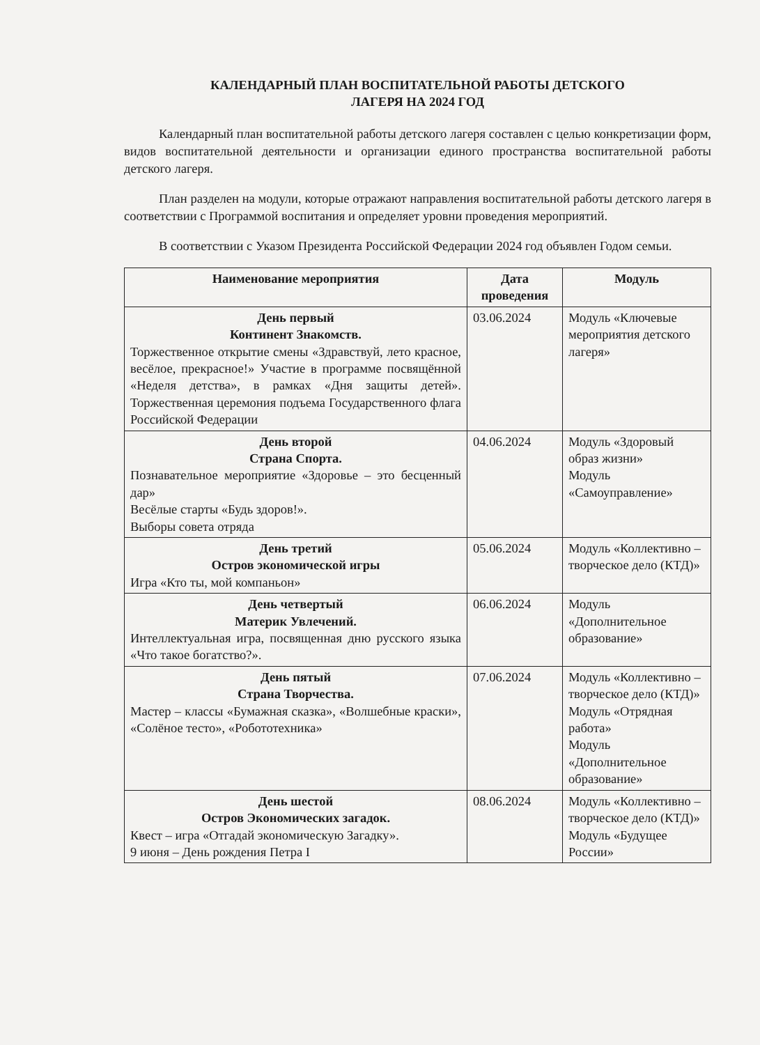КАЛЕНДАРНЫЙ ПЛАН ВОСПИТАТЕЛЬНОЙ РАБОТЫ ДЕТСКОГО
ЛАГЕРЯ НА 2024 ГОД
Календарный план воспитательной работы детского лагеря составлен с целью конкретизации форм, видов воспитательной деятельности и организации единого пространства воспитательной работы детского лагеря.
План разделен на модули, которые отражают направления воспитательной работы детского лагеря в соответствии с Программой воспитания и определяет уровни проведения мероприятий.
В соответствии с Указом Президента Российской Федерации 2024 год объявлен Годом семьи.
| Наименование мероприятия | Дата проведения | Модуль |
| --- | --- | --- |
| День первый Континент Знакомств. Торжественное открытие смены «Здравствуй, лето красное, весёлое, прекрасное!» Участие в программе посвящённой «Неделя детства», в рамках «Дня защиты детей». Торжественная церемония подъема Государственного флага Российской Федерации | 03.06.2024 | Модуль «Ключевые мероприятия детского лагеря» |
| День второй Страна Спорта. Познавательное мероприятие «Здоровье – это бесценный дар» Весёлые старты «Будь здоров!». Выборы совета отряда | 04.06.2024 | Модуль «Здоровый образ жизни» Модуль «Самоуправление» |
| День третий Остров экономической игры Игра «Кто ты, мой компаньон» | 05.06.2024 | Модуль «Коллективно – творческое дело (КТД)» |
| День четвертый Материк Увлечений. Интеллектуальная игра, посвященная дню русского языка «Что такое богатство?». | 06.06.2024 | Модуль «Дополнительное образование» |
| День пятый Страна Творчества. Мастер – классы «Бумажная сказка», «Волшебные краски», «Солёное тесто», «Робототехника» | 07.06.2024 | Модуль «Коллективно – творческое дело (КТД)» Модуль «Отрядная работа» Модуль «Дополнительное образование» |
| День шестой Остров Экономических загадок. Квест – игра «Отгадай экономическую Загадку». 9 июня – День рождения Петра I | 08.06.2024 | Модуль «Коллективно – творческое дело (КТД)» Модуль «Будущее России» |